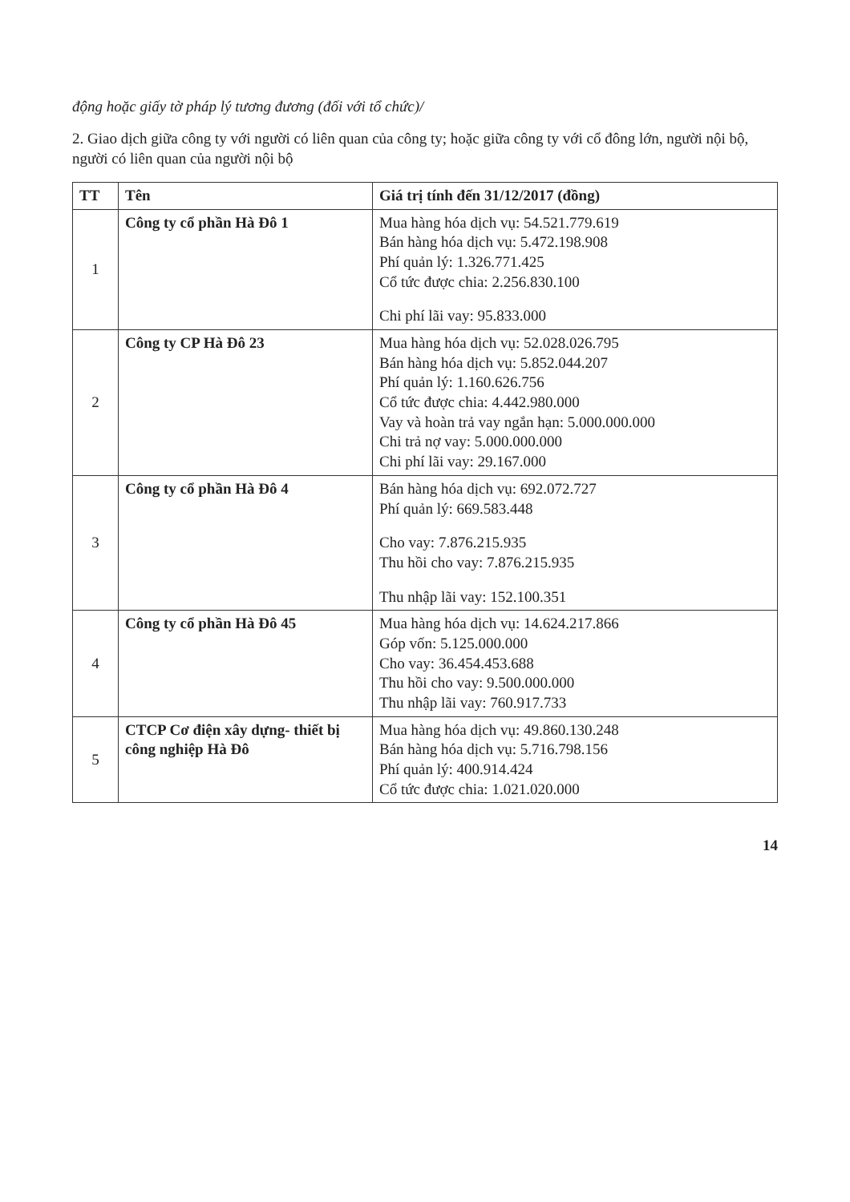động hoặc giấy tờ pháp lý tương đương (đối với tổ chức)/
2. Giao dịch giữa công ty với người có liên quan của công ty; hoặc giữa công ty với cổ đông lớn, người nội bộ, người có liên quan của người nội bộ
| TT | Tên | Giá trị tính đến 31/12/2017 (đồng) |
| --- | --- | --- |
| 1 | Công ty cổ phần Hà Đô 1 | Mua hàng hóa dịch vụ: 54.521.779.619 Bán hàng hóa dịch vụ: 5.472.198.908 Phí quản lý: 1.326.771.425 Cổ tức được chia: 2.256.830.100 Chi phí lãi vay: 95.833.000 |
| 2 | Công ty CP Hà Đô 23 | Mua hàng hóa dịch vụ: 52.028.026.795 Bán hàng hóa dịch vụ: 5.852.044.207 Phí quản lý: 1.160.626.756 Cổ tức được chia: 4.442.980.000 Vay và hoàn trả vay ngắn hạn: 5.000.000.000 Chi trả nợ vay: 5.000.000.000 Chi phí lãi vay: 29.167.000 |
| 3 | Công ty cổ phần Hà Đô 4 | Bán hàng hóa dịch vụ: 692.072.727 Phí quản lý: 669.583.448 Cho vay: 7.876.215.935 Thu hồi cho vay: 7.876.215.935 Thu nhập lãi vay: 152.100.351 |
| 4 | Công ty cổ phần Hà Đô 45 | Mua hàng hóa dịch vụ: 14.624.217.866 Góp vốn: 5.125.000.000 Cho vay: 36.454.453.688 Thu hồi cho vay: 9.500.000.000 Thu nhập lãi vay: 760.917.733 |
| 5 | CTCP Cơ điện xây dựng- thiết bị công nghiệp Hà Đô | Mua hàng hóa dịch vụ: 49.860.130.248 Bán hàng hóa dịch vụ: 5.716.798.156 Phí quản lý: 400.914.424 Cổ tức được chia: 1.021.020.000 |
14